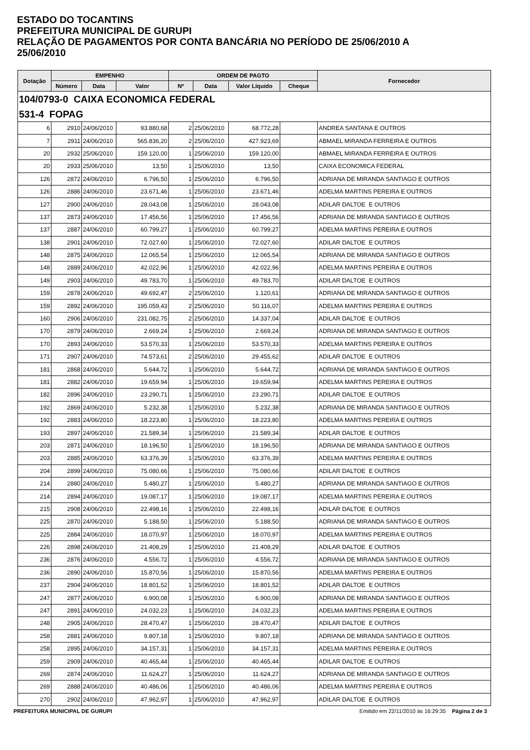ESTADO DO TOCANTINS
PREFEITURA MUNICIPAL DE GURUPI
RELAÇÃO DE PAGAMENTOS POR CONTA BANCÁRIA NO PERÍODO DE 25/06/2010 A
25/06/2010
| Dotação | EMPENHO | | | ORDEM DE PAGTO | | | | Fornecedor |
| --- | --- | --- | --- | --- | --- | --- | --- | --- |
| | Número | Data | Valor | Nº | Data | Valor Líquido | Cheque | |
| 104/0793-0 CAIXA ECONOMICA FEDERAL | | | | | | | | |
| 531-4 FOPAG | | | | | | | | |
| 6 | 2910 | 24/06/2010 | 93.880,68 | 2 | 25/06/2010 | 68.772,28 | | ANDREA SANTANA E OUTROS |
| 7 | 2911 | 24/06/2010 | 565.836,20 | 2 | 25/06/2010 | 427.923,69 | | ABMAEL MIRANDA FERREIRA E OUTROS |
| 20 | 2932 | 25/06/2010 | 159.120,00 | 1 | 25/06/2010 | 159.120,00 | | ABMAEL MIRANDA FERREIRA E OUTROS |
| 20 | 2933 | 25/06/2010 | 13,50 | 1 | 25/06/2010 | 13,50 | | CAIXA ECONOMICA FEDERAL |
| 126 | 2872 | 24/06/2010 | 6.796,50 | 1 | 25/06/2010 | 6.796,50 | | ADRIANA DE MIRANDA SANTIAGO E OUTROS |
| 126 | 2886 | 24/06/2010 | 23.671,46 | 1 | 25/06/2010 | 23.671,46 | | ADELMA MARTINS PEREIRA E OUTROS |
| 127 | 2900 | 24/06/2010 | 28.043,08 | 1 | 25/06/2010 | 28.043,08 | | ADILAR DALTOE E OUTROS |
| 137 | 2873 | 24/06/2010 | 17.456,56 | 1 | 25/06/2010 | 17.456,56 | | ADRIANA DE MIRANDA SANTIAGO E OUTROS |
| 137 | 2887 | 24/06/2010 | 60.799,27 | 1 | 25/06/2010 | 60.799,27 | | ADELMA MARTINS PEREIRA E OUTROS |
| 138 | 2901 | 24/06/2010 | 72.027,60 | 1 | 25/06/2010 | 72.027,60 | | ADILAR DALTOE E OUTROS |
| 148 | 2875 | 24/06/2010 | 12.065,54 | 1 | 25/06/2010 | 12.065,54 | | ADRIANA DE MIRANDA SANTIAGO E OUTROS |
| 148 | 2889 | 24/06/2010 | 42.022,96 | 1 | 25/06/2010 | 42.022,96 | | ADELMA MARTINS PEREIRA E OUTROS |
| 149 | 2903 | 24/06/2010 | 49.783,70 | 1 | 25/06/2010 | 49.783,70 | | ADILAR DALTOE E OUTROS |
| 159 | 2878 | 24/06/2010 | 49.692,47 | 2 | 25/06/2010 | 1.120,61 | | ADRIANA DE MIRANDA SANTIAGO E OUTROS |
| 159 | 2892 | 24/06/2010 | 195.059,43 | 2 | 25/06/2010 | 50.116,07 | | ADELMA MARTINS PEREIRA E OUTROS |
| 160 | 2906 | 24/06/2010 | 231.082,75 | 2 | 25/06/2010 | 14.337,04 | | ADILAR DALTOE E OUTROS |
| 170 | 2879 | 24/06/2010 | 2.669,24 | 1 | 25/06/2010 | 2.669,24 | | ADRIANA DE MIRANDA SANTIAGO E OUTROS |
| 170 | 2893 | 24/06/2010 | 53.570,33 | 1 | 25/06/2010 | 53.570,33 | | ADELMA MARTINS PEREIRA E OUTROS |
| 171 | 2907 | 24/06/2010 | 74.573,61 | 2 | 25/06/2010 | 29.455,62 | | ADILAR DALTOE E OUTROS |
| 181 | 2868 | 24/06/2010 | 5.644,72 | 1 | 25/06/2010 | 5.644,72 | | ADRIANA DE MIRANDA SANTIAGO E OUTROS |
| 181 | 2882 | 24/06/2010 | 19.659,94 | 1 | 25/06/2010 | 19.659,94 | | ADELMA MARTINS PEREIRA E OUTROS |
| 182 | 2896 | 24/06/2010 | 23.290,71 | 1 | 25/06/2010 | 23.290,71 | | ADILAR DALTOE E OUTROS |
| 192 | 2869 | 24/06/2010 | 5.232,38 | 1 | 25/06/2010 | 5.232,38 | | ADRIANA DE MIRANDA SANTIAGO E OUTROS |
| 192 | 2883 | 24/06/2010 | 18.223,80 | 1 | 25/06/2010 | 18.223,80 | | ADELMA MARTINS PEREIRA E OUTROS |
| 193 | 2897 | 24/06/2010 | 21.589,34 | 1 | 25/06/2010 | 21.589,34 | | ADILAR DALTOE E OUTROS |
| 203 | 2871 | 24/06/2010 | 18.196,50 | 1 | 25/06/2010 | 18.196,50 | | ADRIANA DE MIRANDA SANTIAGO E OUTROS |
| 203 | 2885 | 24/06/2010 | 63.376,39 | 1 | 25/06/2010 | 63.376,39 | | ADELMA MARTINS PEREIRA E OUTROS |
| 204 | 2899 | 24/06/2010 | 75.080,66 | 1 | 25/06/2010 | 75.080,66 | | ADILAR DALTOE E OUTROS |
| 214 | 2880 | 24/06/2010 | 5.480,27 | 1 | 25/06/2010 | 5.480,27 | | ADRIANA DE MIRANDA SANTIAGO E OUTROS |
| 214 | 2894 | 24/06/2010 | 19.087,17 | 1 | 25/06/2010 | 19.087,17 | | ADELMA MARTINS PEREIRA E OUTROS |
| 215 | 2908 | 24/06/2010 | 22.498,16 | 1 | 25/06/2010 | 22.498,16 | | ADILAR DALTOE E OUTROS |
| 225 | 2870 | 24/06/2010 | 5.188,50 | 1 | 25/06/2010 | 5.188,50 | | ADRIANA DE MIRANDA SANTIAGO E OUTROS |
| 225 | 2884 | 24/06/2010 | 18.070,97 | 1 | 25/06/2010 | 18.070,97 | | ADELMA MARTINS PEREIRA E OUTROS |
| 226 | 2898 | 24/06/2010 | 21.408,29 | 1 | 25/06/2010 | 21.408,29 | | ADILAR DALTOE E OUTROS |
| 236 | 2876 | 24/06/2010 | 4.556,72 | 1 | 25/06/2010 | 4.556,72 | | ADRIANA DE MIRANDA SANTIAGO E OUTROS |
| 236 | 2890 | 24/06/2010 | 15.870,56 | 1 | 25/06/2010 | 15.870,56 | | ADELMA MARTINS PEREIRA E OUTROS |
| 237 | 2904 | 24/06/2010 | 18.801,52 | 1 | 25/06/2010 | 18.801,52 | | ADILAR DALTOE E OUTROS |
| 247 | 2877 | 24/06/2010 | 6.900,08 | 1 | 25/06/2010 | 6.900,08 | | ADRIANA DE MIRANDA SANTIAGO E OUTROS |
| 247 | 2891 | 24/06/2010 | 24.032,23 | 1 | 25/06/2010 | 24.032,23 | | ADELMA MARTINS PEREIRA E OUTROS |
| 248 | 2905 | 24/06/2010 | 28.470,47 | 1 | 25/06/2010 | 28.470,47 | | ADILAR DALTOE E OUTROS |
| 258 | 2881 | 24/06/2010 | 9.807,18 | 1 | 25/06/2010 | 9.807,18 | | ADRIANA DE MIRANDA SANTIAGO E OUTROS |
| 258 | 2895 | 24/06/2010 | 34.157,31 | 1 | 25/06/2010 | 34.157,31 | | ADELMA MARTINS PEREIRA E OUTROS |
| 259 | 2909 | 24/06/2010 | 40.465,44 | 1 | 25/06/2010 | 40.465,44 | | ADILAR DALTOE E OUTROS |
| 269 | 2874 | 24/06/2010 | 11.624,27 | 1 | 25/06/2010 | 11.624,27 | | ADRIANA DE MIRANDA SANTIAGO E OUTROS |
| 269 | 2888 | 24/06/2010 | 40.486,06 | 1 | 25/06/2010 | 40.486,06 | | ADELMA MARTINS PEREIRA E OUTROS |
| 270 | 2902 | 24/06/2010 | 47.962,97 | 1 | 25/06/2010 | 47.962,97 | | ADILAR DALTOE E OUTROS |
PREFEITURA MUNICIPAL DE GURUPI Emitido em 22/11/2010 às 16:29:35 Página 2 de 3